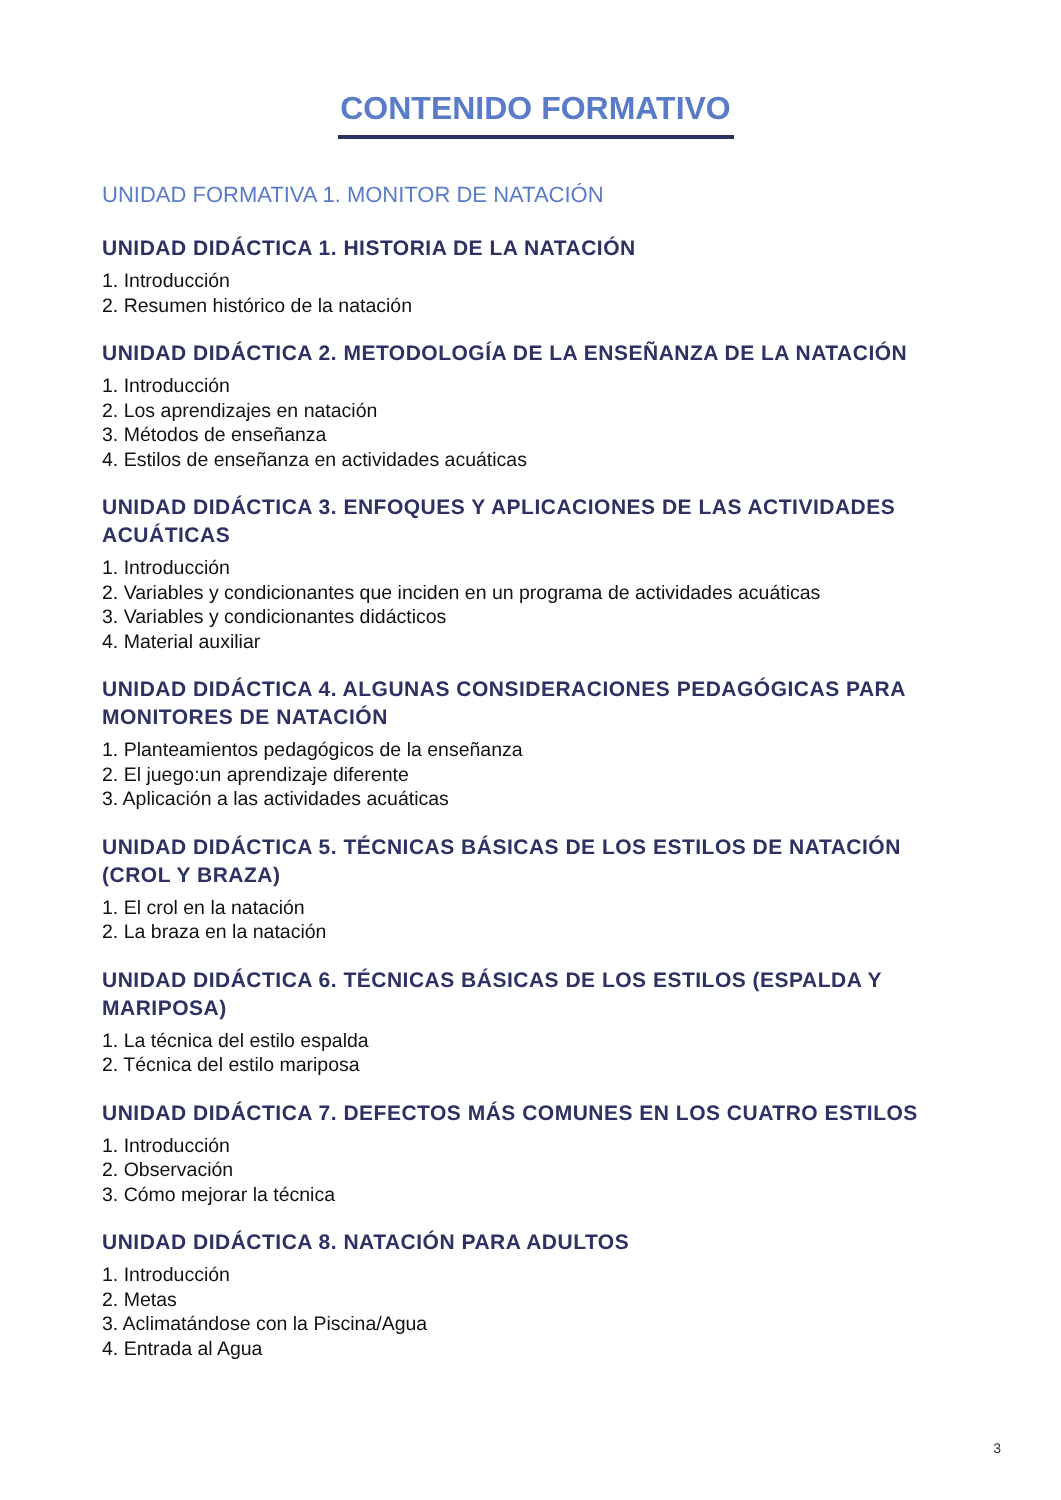CONTENIDO FORMATIVO
UNIDAD FORMATIVA 1. MONITOR DE NATACIÓN
UNIDAD DIDÁCTICA 1. HISTORIA DE LA NATACIÓN
1. Introducción
2. Resumen histórico de la natación
UNIDAD DIDÁCTICA 2. METODOLOGÍA DE LA ENSEÑANZA DE LA NATACIÓN
1. Introducción
2. Los aprendizajes en natación
3. Métodos de enseñanza
4. Estilos de enseñanza en actividades acuáticas
UNIDAD DIDÁCTICA 3. ENFOQUES Y APLICACIONES DE LAS ACTIVIDADES ACUÁTICAS
1. Introducción
2. Variables y condicionantes que inciden en un programa de actividades acuáticas
3. Variables y condicionantes didácticos
4. Material auxiliar
UNIDAD DIDÁCTICA 4. ALGUNAS CONSIDERACIONES PEDAGÓGICAS PARA MONITORES DE NATACIÓN
1. Planteamientos pedagógicos de la enseñanza
2. El juego:un aprendizaje diferente
3. Aplicación a las actividades acuáticas
UNIDAD DIDÁCTICA 5. TÉCNICAS BÁSICAS DE LOS ESTILOS DE NATACIÓN (CROL Y BRAZA)
1. El crol en la natación
2. La braza en la natación
UNIDAD DIDÁCTICA 6. TÉCNICAS BÁSICAS DE LOS ESTILOS (ESPALDA Y MARIPOSA)
1. La técnica del estilo espalda
2. Técnica del estilo mariposa
UNIDAD DIDÁCTICA 7. DEFECTOS MÁS COMUNES EN LOS CUATRO ESTILOS
1. Introducción
2. Observación
3. Cómo mejorar la técnica
UNIDAD DIDÁCTICA 8. NATACIÓN PARA ADULTOS
1. Introducción
2. Metas
3. Aclimatándose con la Piscina/Agua
4. Entrada al Agua
3